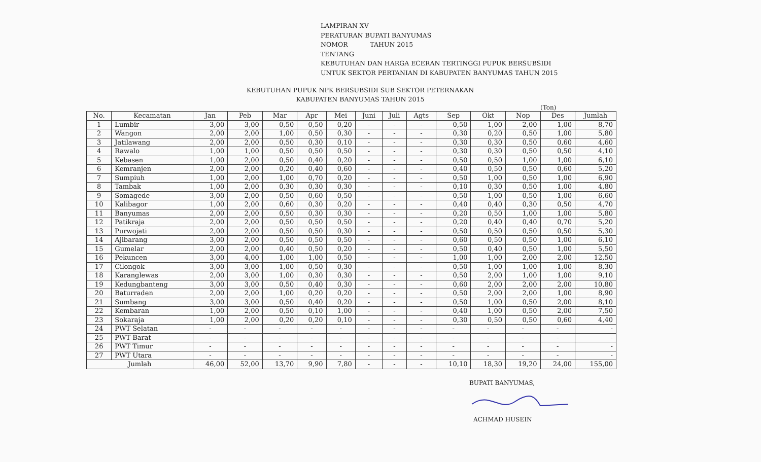LAMPIRAN XV
PERATURAN BUPATI BANYUMAS
NOMOR TAHUN 2015
TENTANG
KEBUTUHAN DAN HARGA ECERAN TERTINGGI PUPUK BERSUBSIDI
UNTUK SEKTOR PERTANIAN DI KABUPATEN BANYUMAS TAHUN 2015
KEBUTUHAN PUPUK NPK BERSUBSIDI SUB SEKTOR PETERNAKAN
KABUPATEN BANYUMAS TAHUN 2015
(Ton)
| No. | Kecamatan | Jan | Peb | Mar | Apr | Mei | Juni | Juli | Agts | Sep | Okt | Nop | Des | Jumlah |
| --- | --- | --- | --- | --- | --- | --- | --- | --- | --- | --- | --- | --- | --- | --- |
| 1 | Lumbir | 3,00 | 3,00 | 0,50 | 0,50 | 0,20 | - | - | - | 0,50 | 1,00 | 2,00 | 1,00 | 8,70 |
| 2 | Wangon | 2,00 | 2,00 | 1,00 | 0,50 | 0,30 | - | - | - | 0,30 | 0,20 | 0,50 | 1,00 | 5,80 |
| 3 | Jatilawang | 2,00 | 2,00 | 0,50 | 0,30 | 0,10 | - | - | - | 0,30 | 0,30 | 0,50 | 0,60 | 4,60 |
| 4 | Rawalo | 1,00 | 1,00 | 0,50 | 0,50 | 0,50 | - | - | - | 0,30 | 0,30 | 0,50 | 0,50 | 4,10 |
| 5 | Kebasen | 1,00 | 2,00 | 0,50 | 0,40 | 0,20 | - | - | - | 0,50 | 0,50 | 1,00 | 1,00 | 6,10 |
| 6 | Kemranjen | 2,00 | 2,00 | 0,20 | 0,40 | 0,60 | - | - | - | 0,40 | 0,50 | 0,50 | 0,60 | 5,20 |
| 7 | Sumpiuh | 1,00 | 2,00 | 1,00 | 0,70 | 0,20 | - | - | - | 0,50 | 1,00 | 0,50 | 1,00 | 6,90 |
| 8 | Tambak | 1,00 | 2,00 | 0,30 | 0,30 | 0,30 | - | - | - | 0,10 | 0,30 | 0,50 | 1,00 | 4,80 |
| 9 | Somagede | 3,00 | 2,00 | 0,50 | 0,60 | 0,50 | - | - | - | 0,50 | 1,00 | 0,50 | 1,00 | 6,60 |
| 10 | Kalibagor | 1,00 | 2,00 | 0,60 | 0,30 | 0,20 | - | - | - | 0,40 | 0,40 | 0,30 | 0,50 | 4,70 |
| 11 | Banyumas | 2,00 | 2,00 | 0,50 | 0,30 | 0,30 | - | - | - | 0,20 | 0,50 | 1,00 | 1,00 | 5,80 |
| 12 | Patikraja | 2,00 | 2,00 | 0,50 | 0,50 | 0,50 | - | - | - | 0,20 | 0,40 | 0,40 | 0,70 | 5,20 |
| 13 | Purwojati | 2,00 | 2,00 | 0,50 | 0,50 | 0,30 | - | - | - | 0,50 | 0,50 | 0,50 | 0,50 | 5,30 |
| 14 | Ajibarang | 3,00 | 2,00 | 0,50 | 0,50 | 0,50 | - | - | - | 0,60 | 0,50 | 0,50 | 1,00 | 6,10 |
| 15 | Gumelar | 2,00 | 2,00 | 0,40 | 0,50 | 0,20 | - | - | - | 0,50 | 0,40 | 0,50 | 1,00 | 5,50 |
| 16 | Pekuncen | 3,00 | 4,00 | 1,00 | 1,00 | 0,50 | - | - | - | 1,00 | 1,00 | 2,00 | 2,00 | 12,50 |
| 17 | Cilongok | 3,00 | 3,00 | 1,00 | 0,50 | 0,30 | - | - | - | 0,50 | 1,00 | 1,00 | 1,00 | 8,30 |
| 18 | Karanglewas | 2,00 | 3,00 | 1,00 | 0,30 | 0,30 | - | - | - | 0,50 | 2,00 | 1,00 | 1,00 | 9,10 |
| 19 | Kedungbanteng | 3,00 | 3,00 | 0,50 | 0,40 | 0,30 | - | - | - | 0,60 | 2,00 | 2,00 | 2,00 | 10,80 |
| 20 | Baturraden | 2,00 | 2,00 | 1,00 | 0,20 | 0,20 | - | - | - | 0,50 | 2,00 | 2,00 | 1,00 | 8,90 |
| 21 | Sumbang | 3,00 | 3,00 | 0,50 | 0,40 | 0,20 | - | - | - | 0,50 | 1,00 | 0,50 | 2,00 | 8,10 |
| 22 | Kembaran | 1,00 | 2,00 | 0,50 | 0,10 | 1,00 | - | - | - | 0,40 | 1,00 | 0,50 | 2,00 | 7,50 |
| 23 | Sokaraja | 1,00 | 2,00 | 0,20 | 0,20 | 0,10 | - | - | - | 0,30 | 0,50 | 0,50 | 0,60 | 4,40 |
| 24 | PWT Selatan | - | - | - | - | - | - | - | - | - | - | - | - | - |
| 25 | PWT Barat | - | - | - | - | - | - | - | - | - | - | - | - | - |
| 26 | PWT Timur | - | - | - | - | - | - | - | - | - | - | - | - | - |
| 27 | PWT Utara | - | - | - | - | - | - | - | - | - | - | - | - | - |
| Jumlah | | 46,00 | 52,00 | 13,70 | 9,90 | 7,80 | - | - | - | 10,10 | 18,30 | 19,20 | 24,00 | 155,00 |
BUPATI BANYUMAS,
ACHMAD HUSEIN